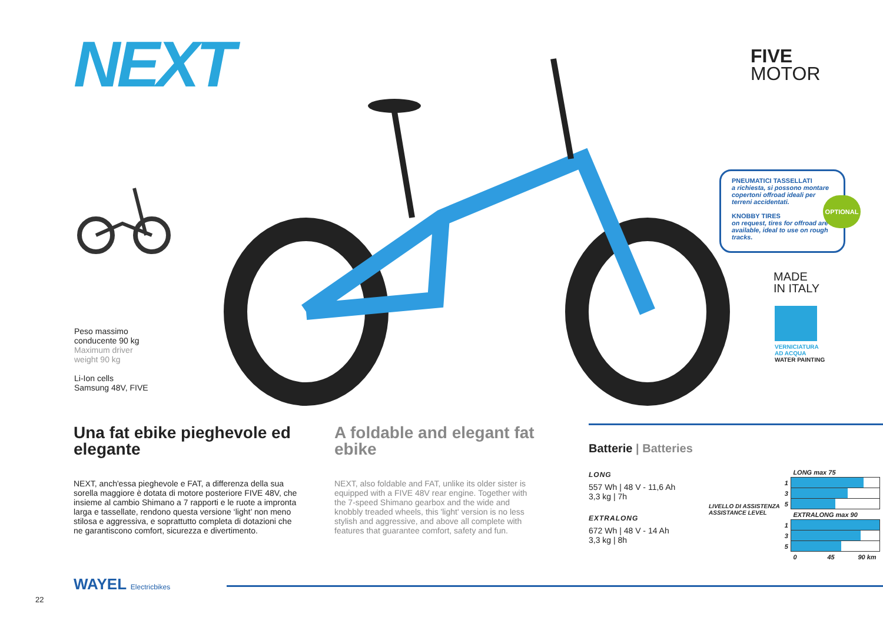NEXT
FIVE
MOTOR
Peso massimo
conducente 90 kg
Maximum driver
weight 90 kg
Li-Ion cells
Samsung 48V, FIVE
PNEUMATICI TASSELLATI
a richiesta, si possono montare copertoni offroad ideali per terreni accidentati.
KNOBBY TIRES
on request, tires for offroad are available, ideal to use on rough tracks.
OPTIONAL
MADE
IN ITALY
VERNICIATURA
AD ACQUA
WATER PAINTING
Una fat ebike pieghevole ed elegante
NEXT, anch'essa pieghevole e FAT, a differenza della sua sorella maggiore è dotata di motore posteriore FIVE 48V, che insieme al cambio Shimano a 7 rapporti e le ruote a impronta larga e tassellate, rendono questa versione ‘light’ non meno stilosa e aggressiva, e soprattutto completa di dotazioni che ne garantiscono comfort, sicurezza e divertimento.
A foldable and elegant fat ebike
NEXT, also foldable and FAT, unlike its older sister is equipped with a FIVE 48V rear engine. Together with the 7-speed Shimano gearbox and the wide and knobbly treaded wheels, this 'light' version is no less stylish and aggressive, and above all complete with features that guarantee comfort, safety and fun.
Batterie | Batteries
LONG
557 Wh | 48 V - 11,6 Ah
3,3 kg | 7h
EXTRALONG
672 Wh | 48 V - 14 Ah
3,3 kg | 8h
| LIVELLO DI ASSISTENZA ASSISTANCE LEVEL | | LONG max 75 |
| | 1 | |
| | 3 | |
| | 5 | |
| | | EXTRALONG max 90 |
| | 1 | |
| | 3 | |
| | 5 | |
| | | 0 45 90 km |
WAYEL Electricbikes
22